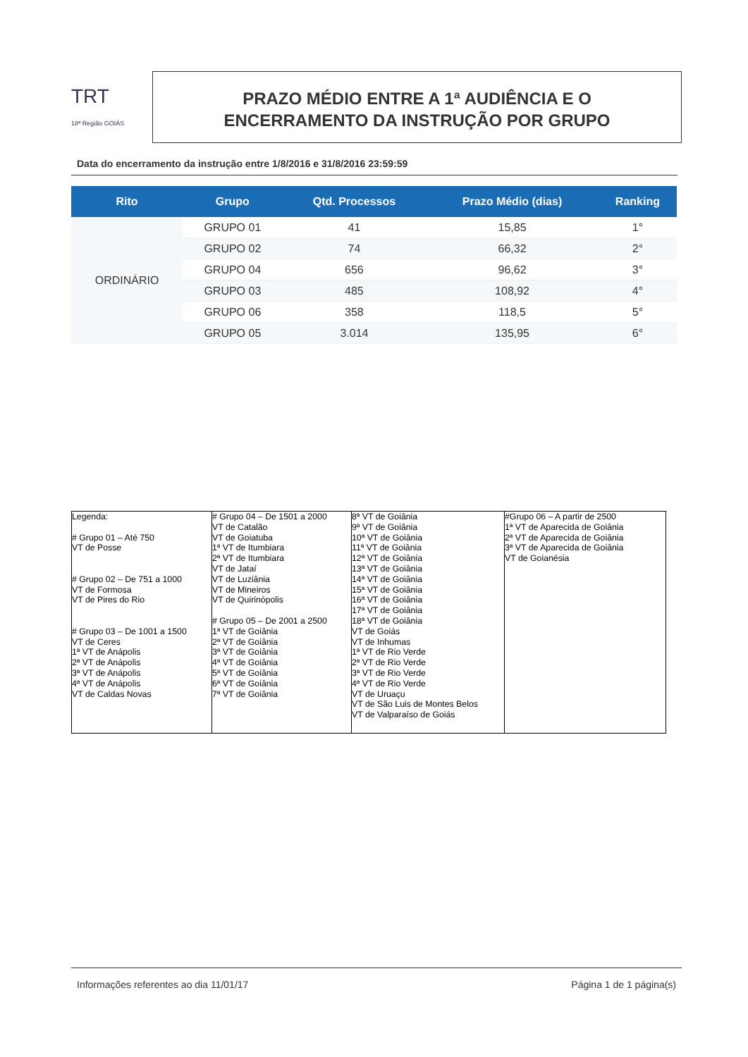TRT
18ª Região GOIÁS
PRAZO MÉDIO ENTRE A 1ª AUDIÊNCIA E O
ENCERRAMENTO DA INSTRUÇÃO POR GRUPO
Data do encerramento da instrução entre 1/8/2016 e 31/8/2016 23:59:59
| Rito | Grupo | Qtd. Processos | Prazo Médio (dias) | Ranking |
| --- | --- | --- | --- | --- |
| ORDINÁRIO | GRUPO 01 | 41 | 15,85 | 1° |
| | GRUPO 02 | 74 | 66,32 | 2° |
| | GRUPO 04 | 656 | 96,62 | 3° |
| | GRUPO 03 | 485 | 108,92 | 4° |
| | GRUPO 06 | 358 | 118,5 | 5° |
| | GRUPO 05 | 3.014 | 135,95 | 6° |
| Legenda: # Grupo 01 – Até 750 VT de Posse # Grupo 02 – De 751 a 1000 VT de Formosa VT de Pires do Rio # Grupo 03 – De 1001 a 1500 VT de Ceres 1ª VT de Anápolis 2ª VT de Anápolis 3ª VT de Anápolis 4ª VT de Anápolis VT de Caldas Novas | # Grupo 04 – De 1501 a 2000 VT de Catalão VT de Goiatuba 1ª VT de Itumbiara 2ª VT de Itumbiara VT de Jataí VT de Luziânia VT de Mineiros VT de Quirinópolis # Grupo 05 – De 2001 a 2500 1ª VT de Goiânia 2ª VT de Goiânia 3ª VT de Goiânia 4ª VT de Goiânia 5ª VT de Goiânia 6ª VT de Goiânia 7ª VT de Goiânia | 8ª VT de Goiânia 9ª VT de Goiânia 10ª VT de Goiânia 11ª VT de Goiânia 12ª VT de Goiânia 13ª VT de Goiânia 14ª VT de Goiânia 15ª VT de Goiânia 16ª VT de Goiânia 17ª VT de Goiânia 18ª VT de Goiânia VT de Goiás VT de Inhumas 1ª VT de Rio Verde 2ª VT de Rio Verde 3ª VT de Rio Verde 4ª VT de Rio Verde VT de Uruaçu VT de São Luis de Montes Belos VT de Valparaíso de Goiás | #Grupo 06 – A partir de 2500 1ª VT de Aparecida de Goiânia 2ª VT de Aparecida de Goiânia 3ª VT de Aparecida de Goiânia VT de Goianésia |
Informações referentes ao dia 11/01/17 Página 1 de 1 página(s)